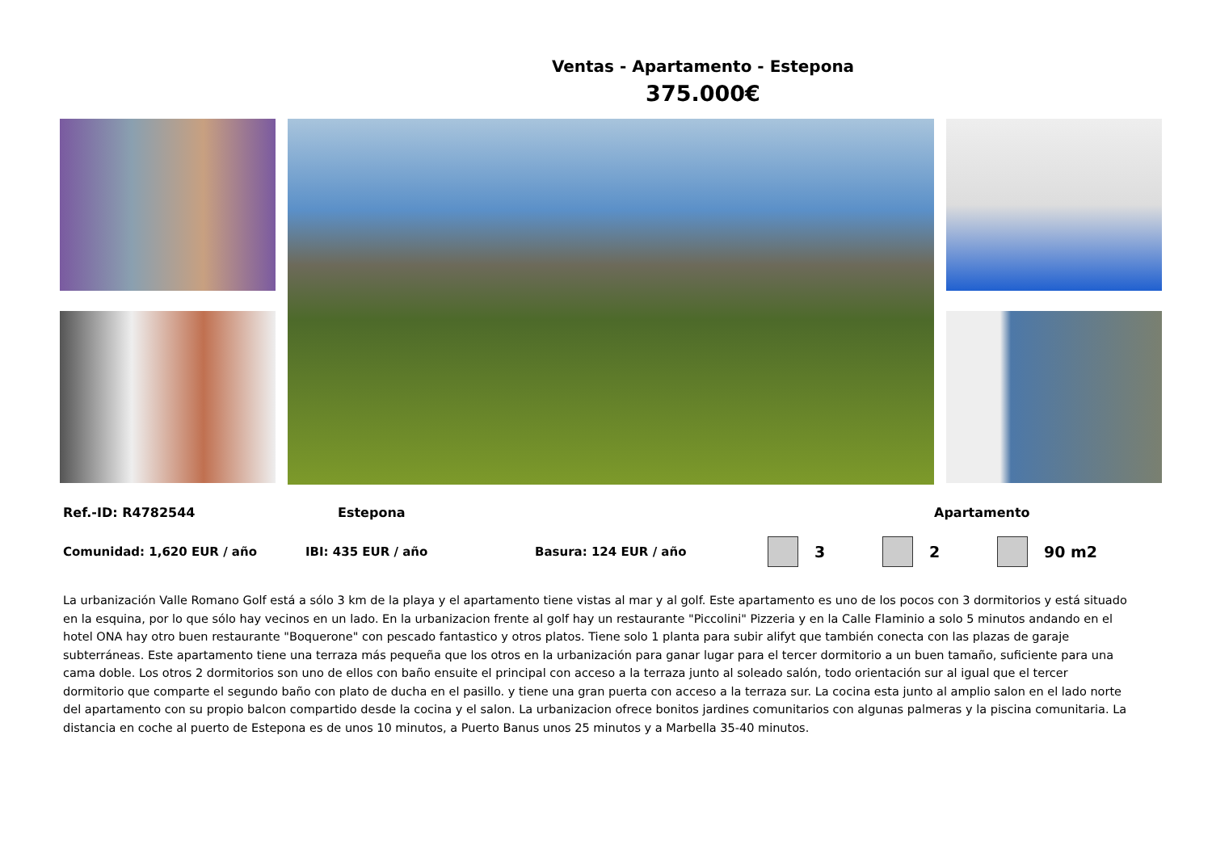Ventas - Apartamento - Estepona
375.000€
Ref.-ID: R4782544 Estepona Apartamento
Comunidad: 1,620 EUR / año IBI: 435 EUR / año Basura: 124 EUR / año 3 2 90 m2
La urbanización Valle Romano Golf está a sólo 3 km de la playa y el apartamento tiene vistas al mar y al golf. Este apartamento es uno de los pocos con 3 dormitorios y está situado en la esquina, por lo que sólo hay vecinos en un lado. En la urbanizacion frente al golf hay un restaurante "Piccolini" Pizzeria y en la Calle Flaminio a solo 5 minutos andando en el hotel ONA hay otro buen restaurante "Boquerone" con pescado fantastico y otros platos. Tiene solo 1 planta para subir alifyt que también conecta con las plazas de garaje subterráneas. Este apartamento tiene una terraza más pequeña que los otros en la urbanización para ganar lugar para el tercer dormitorio a un buen tamaño, suficiente para una cama doble. Los otros 2 dormitorios son uno de ellos con baño ensuite el principal con acceso a la terraza junto al soleado salón, todo orientación sur al igual que el tercer dormitorio que comparte el segundo baño con plato de ducha en el pasillo. y tiene una gran puerta con acceso a la terraza sur. La cocina esta junto al amplio salon en el lado norte del apartamento con su propio balcon compartido desde la cocina y el salon. La urbanizacion ofrece bonitos jardines comunitarios con algunas palmeras y la piscina comunitaria. La distancia en coche al puerto de Estepona es de unos 10 minutos, a Puerto Banus unos 25 minutos y a Marbella 35-40 minutos.